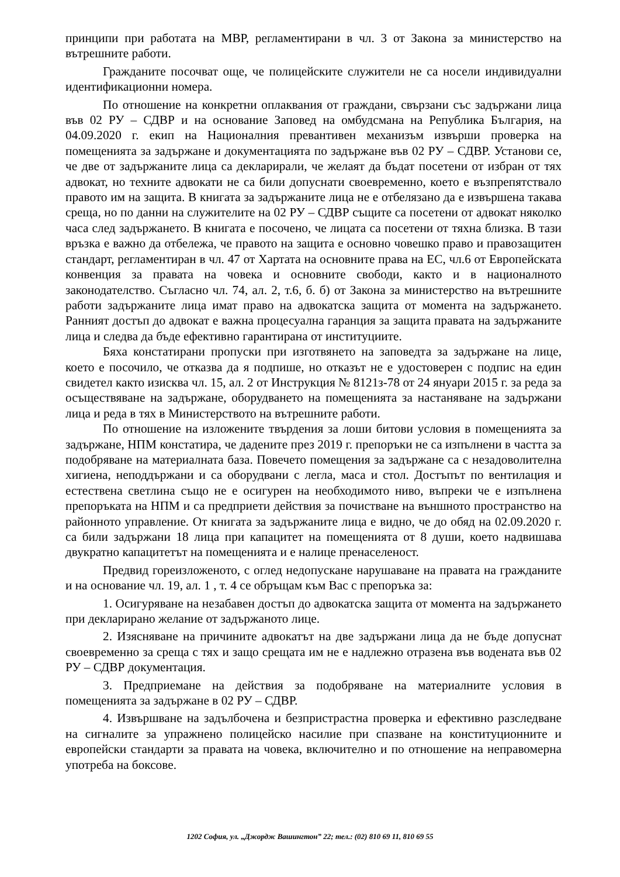принципи при работата на МВР, регламентирани в чл. 3 от Закона за министерство на вътрешните работи.
Гражданите посочват още, че полицейските служители не са носели индивидуални идентификационни номера.
По отношение на конкретни оплаквания от граждани, свързани със задържани лица във 02 РУ – СДВР и на основание Заповед на омбудсмана на Република България, на 04.09.2020 г. екип на Националния превантивен механизъм извърши проверка на помещенията за задържане и документацията по задържане във 02 РУ – СДВР. Установи се, че две от задържаните лица са декларирали, че желаят да бъдат посетени от избран от тях адвокат, но техните адвокати не са били допуснати своевременно, което е възпрепятствало правото им на защита. В книгата за задържаните лица не е отбелязано да е извършена такава среща, но по данни на служителите на 02 РУ – СДВР същите са посетени от адвокат няколко часа след задържането. В книгата е посочено, че лицата са посетени от тяхна близка. В тази връзка е важно да отбележа, че правото на защита е основно човешко право и правозащитен стандарт, регламентиран в чл. 47 от Хартата на основните права на ЕС, чл.6 от Европейската конвенция за правата на човека и основните свободи, както и в националното законодателство. Съгласно чл. 74, ал. 2, т.6, б. б) от Закона за министерство на вътрешните работи задържаните лица имат право на адвокатска защита от момента на задържането. Ранният достъп до адвокат е важна процесуална гаранция за защита правата на задържаните лица и следва да бъде ефективно гарантирана от институциите.
Бяха констатирани пропуски при изготвянето на заповедта за задържане на лице, което е посочило, че отказва да я подпише, но отказът не е удостоверен с подпис на един свидетел както изисква чл. 15, ал. 2 от Инструкция № 8121з-78 от 24 януари 2015 г. за реда за осъществяване на задържане, оборудването на помещенията за настаняване на задържани лица и реда в тях в Министерството на вътрешните работи.
По отношение на изложените твърдения за лоши битови условия в помещенията за задържане, НПМ констатира, че дадените през 2019 г. препоръки не са изпълнени в частта за подобряване на материалната база. Повечето помещения за задържане са с незадоволителна хигиена, неподдържани и са оборудвани с легла, маса и стол. Достъпът по вентилация и естествена светлина също не е осигурен на необходимото ниво, въпреки че е изпълнена препоръката на НПМ и са предприети действия за почистване на външното пространство на районното управление. От книгата за задържаните лица е видно, че до обяд на 02.09.2020 г. са били задържани 18 лица при капацитет на помещенията от 8 души, което надвишава двукратно капацитетът на помещенията и е налице пренаселеност.
Предвид гореизложеното, с оглед недопускане нарушаване на правата на гражданите и на основание чл. 19, ал. 1 , т. 4 се обръщам към Вас с препоръка за:
1. Осигуряване на незабавен достъп до адвокатска защита от момента на задържането при декларирано желание от задържаното лице.
2. Изясняване на причините адвокатът на две задържани лица да не бъде допуснат своевременно за среща с тях и защо срещата им не е надлежно отразена във водената във 02 РУ – СДВР документация.
3. Предприемане на действия за подобряване на материалните условия в помещенията за задържане в 02 РУ – СДВР.
4. Извършване на задълбочена и безпристрастна проверка и ефективно разследване на сигналите за упражнено полицейско насилие при спазване на конституционните и европейски стандарти за правата на човека, включително и по отношение на неправомерна употреба на боксове.
1202 София, ул. „Джордж Вашингтон” 22; тел.: (02) 810 69 11, 810 69 55